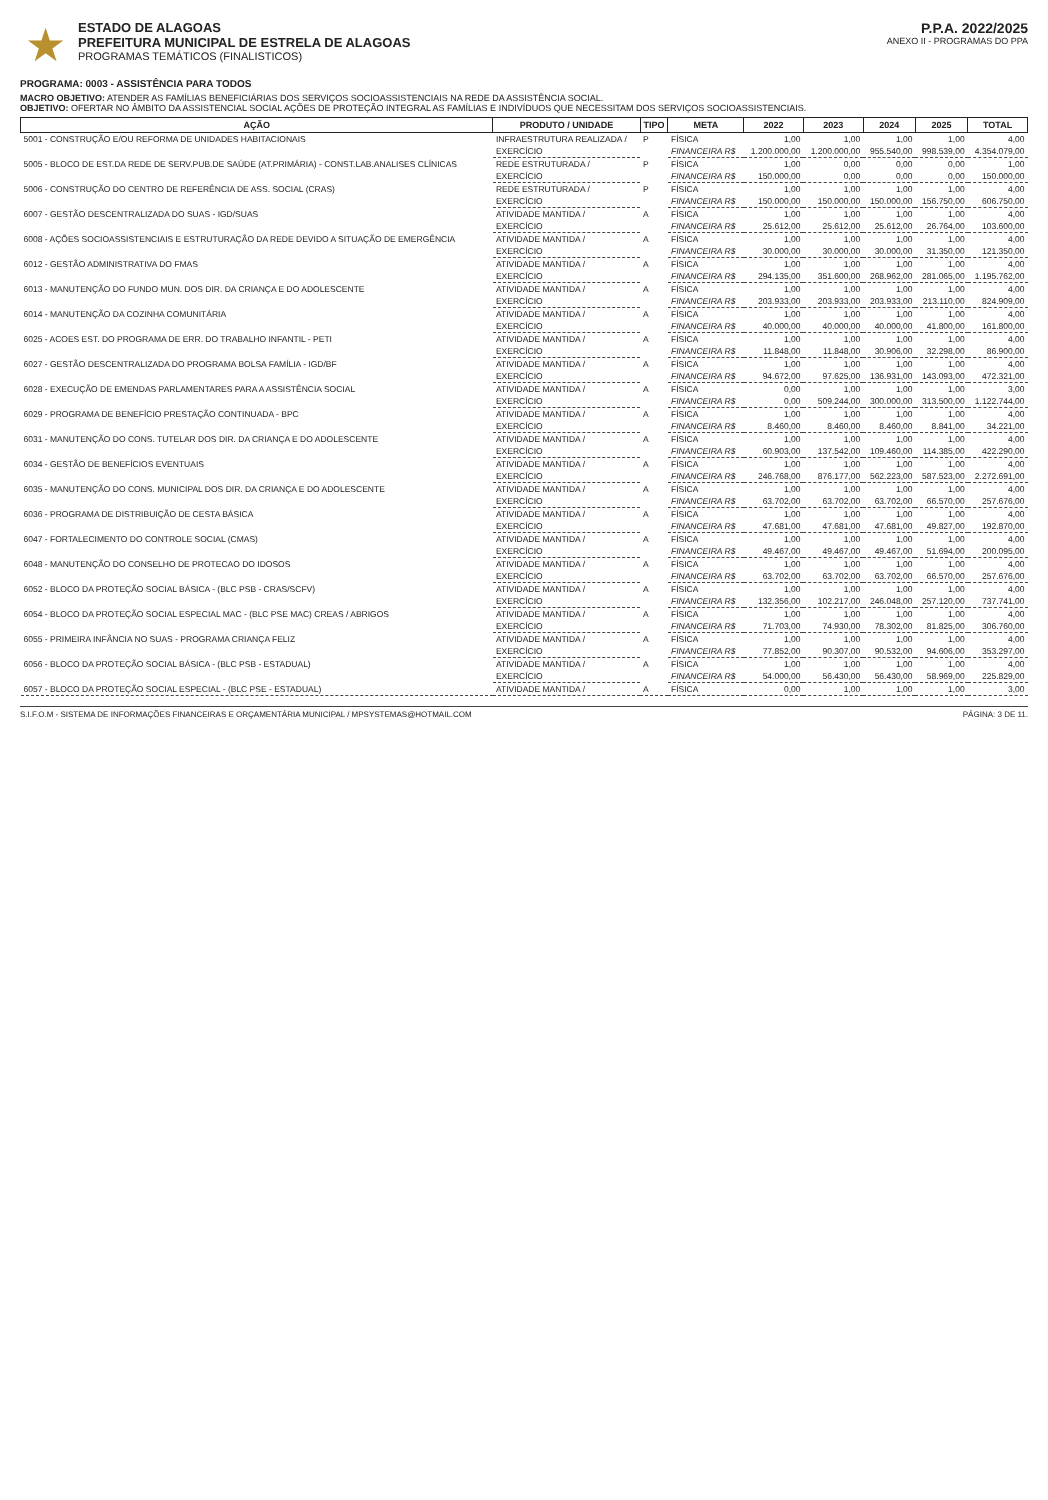★
ESTADO DE ALAGOAS
PREFEITURA MUNICIPAL DE ESTRELA DE ALAGOAS
PROGRAMAS TEMÁTICOS (FINALISTICOS)
P.P.A. 2022/2025
ANEXO II - PROGRAMAS DO PPA
PROGRAMA: 0003 - ASSISTÊNCIA PARA TODOS
MACRO OBJETIVO: ATENDER AS FAMÍLIAS BENEFICIÁRIAS DOS SERVIÇOS SOCIOASSISTENCIAIS NA REDE DA ASSISTÊNCIA SOCIAL.
OBJETIVO: OFERTAR NO ÂMBITO DA ASSISTENCIAL SOCIAL AÇÕES DE PROTEÇÃO INTEGRAL AS FAMÍLIAS E INDIVÍDUOS QUE NECESSITAM DOS SERVIÇOS SOCIOASSISTENCIAIS.
| AÇÃO | PRODUTO / UNIDADE | TIPO | META | 2022 | 2023 | 2024 | 2025 | TOTAL |
| --- | --- | --- | --- | --- | --- | --- | --- | --- |
| 5001 - CONSTRUÇÃO E/OU REFORMA DE UNIDADES HABITACIONAIS | INFRAESTRUTURA REALIZADA / | P | FÍSICA | 1,00 | 1,00 | 1,00 | 1,00 | 4,00 |
| | EXERCÍCIO | | FINANCEIRA R$ | 1.200.000,00 | 1.200.000,00 | 955.540,00 | 998.539,00 | 4.354.079,00 |
| 5005 - BLOCO DE EST.DA REDE DE SERV.PUB.DE SAÚDE (AT.PRIMÁRIA) - CONST.LAB.ANALISES CLÍNICAS | REDE ESTRUTURADA / | P | FÍSICA | 1,00 | 0,00 | 0,00 | 0,00 | 1,00 |
| | EXERCÍCIO | | FINANCEIRA R$ | 150.000,00 | 0,00 | 0,00 | 0,00 | 150.000,00 |
| 5006 - CONSTRUÇÃO DO CENTRO DE REFERÊNCIA DE ASS. SOCIAL (CRAS) | REDE ESTRUTURADA / | P | FÍSICA | 1,00 | 1,00 | 1,00 | 1,00 | 4,00 |
| | EXERCÍCIO | | FINANCEIRA R$ | 150.000,00 | 150.000,00 | 150.000,00 | 156.750,00 | 606.750,00 |
| 6007 - GESTÃO DESCENTRALIZADA DO SUAS - IGD/SUAS | ATIVIDADE MANTIDA / | A | FÍSICA | 1,00 | 1,00 | 1,00 | 1,00 | 4,00 |
| | EXERCÍCIO | | FINANCEIRA R$ | 25.612,00 | 25.612,00 | 25.612,00 | 26.764,00 | 103.600,00 |
| 6008 - AÇÕES SOCIOASSISTENCIAIS E ESTRUTURAÇÃO DA REDE DEVIDO A SITUAÇÃO DE EMERGÊNCIA | ATIVIDADE MANTIDA / | A | FÍSICA | 1,00 | 1,00 | 1,00 | 1,00 | 4,00 |
| | EXERCÍCIO | | FINANCEIRA R$ | 30.000,00 | 30.000,00 | 30.000,00 | 31.350,00 | 121.350,00 |
| 6012 - GESTÃO ADMINISTRATIVA DO FMAS | ATIVIDADE MANTIDA / | A | FÍSICA | 1,00 | 1,00 | 1,00 | 1,00 | 4,00 |
| | EXERCÍCIO | | FINANCEIRA R$ | 294.135,00 | 351.600,00 | 268.962,00 | 281.065,00 | 1.195.762,00 |
| 6013 - MANUTENÇÃO DO FUNDO MUN. DOS DIR. DA CRIANÇA E DO ADOLESCENTE | ATIVIDADE MANTIDA / | A | FÍSICA | 1,00 | 1,00 | 1,00 | 1,00 | 4,00 |
| | EXERCÍCIO | | FINANCEIRA R$ | 203.933,00 | 203.933,00 | 203.933,00 | 213.110,00 | 824.909,00 |
| 6014 - MANUTENÇÃO DA COZINHA COMUNITÁRIA | ATIVIDADE MANTIDA / | A | FÍSICA | 1,00 | 1,00 | 1,00 | 1,00 | 4,00 |
| | EXERCÍCIO | | FINANCEIRA R$ | 40.000,00 | 40.000,00 | 40.000,00 | 41.800,00 | 161.800,00 |
| 6025 - ACOES EST. DO PROGRAMA DE ERR. DO TRABALHO INFANTIL - PETI | ATIVIDADE MANTIDA / | A | FÍSICA | 1,00 | 1,00 | 1,00 | 1,00 | 4,00 |
| | EXERCÍCIO | | FINANCEIRA R$ | 11.848,00 | 11.848,00 | 30.906,00 | 32.298,00 | 86.900,00 |
| 6027 - GESTÃO DESCENTRALIZADA DO PROGRAMA BOLSA FAMÍLIA - IGD/BF | ATIVIDADE MANTIDA / | A | FÍSICA | 1,00 | 1,00 | 1,00 | 1,00 | 4,00 |
| | EXERCÍCIO | | FINANCEIRA R$ | 94.672,00 | 97.625,00 | 136.931,00 | 143.093,00 | 472.321,00 |
| 6028 - EXECUÇÃO DE EMENDAS PARLAMENTARES PARA A ASSISTÊNCIA SOCIAL | ATIVIDADE MANTIDA / | A | FÍSICA | 0,00 | 1,00 | 1,00 | 1,00 | 3,00 |
| | EXERCÍCIO | | FINANCEIRA R$ | 0,00 | 509.244,00 | 300.000,00 | 313.500,00 | 1.122.744,00 |
| 6029 - PROGRAMA DE BENEFÍCIO PRESTAÇÃO CONTINUADA - BPC | ATIVIDADE MANTIDA / | A | FÍSICA | 1,00 | 1,00 | 1,00 | 1,00 | 4,00 |
| | EXERCÍCIO | | FINANCEIRA R$ | 8.460,00 | 8.460,00 | 8.460,00 | 8.841,00 | 34.221,00 |
| 6031 - MANUTENÇÃO DO CONS. TUTELAR DOS DIR. DA CRIANÇA E DO ADOLESCENTE | ATIVIDADE MANTIDA / | A | FÍSICA | 1,00 | 1,00 | 1,00 | 1,00 | 4,00 |
| | EXERCÍCIO | | FINANCEIRA R$ | 60.903,00 | 137.542,00 | 109.460,00 | 114.385,00 | 422.290,00 |
| 6034 - GESTÃO DE BENEFÍCIOS EVENTUAIS | ATIVIDADE MANTIDA / | A | FÍSICA | 1,00 | 1,00 | 1,00 | 1,00 | 4,00 |
| | EXERCÍCIO | | FINANCEIRA R$ | 246.768,00 | 876.177,00 | 562.223,00 | 587.523,00 | 2.272.691,00 |
| 6035 - MANUTENÇÃO DO CONS. MUNICIPAL DOS DIR. DA CRIANÇA E DO ADOLESCENTE | ATIVIDADE MANTIDA / | A | FÍSICA | 1,00 | 1,00 | 1,00 | 1,00 | 4,00 |
| | EXERCÍCIO | | FINANCEIRA R$ | 63.702,00 | 63.702,00 | 63.702,00 | 66.570,00 | 257.676,00 |
| 6036 - PROGRAMA DE DISTRIBUIÇÃO DE CESTA BÁSICA | ATIVIDADE MANTIDA / | A | FÍSICA | 1,00 | 1,00 | 1,00 | 1,00 | 4,00 |
| | EXERCÍCIO | | FINANCEIRA R$ | 47.681,00 | 47.681,00 | 47.681,00 | 49.827,00 | 192.870,00 |
| 6047 - FORTALECIMENTO DO CONTROLE SOCIAL (CMAS) | ATIVIDADE MANTIDA / | A | FÍSICA | 1,00 | 1,00 | 1,00 | 1,00 | 4,00 |
| | EXERCÍCIO | | FINANCEIRA R$ | 49.467,00 | 49.467,00 | 49.467,00 | 51.694,00 | 200.095,00 |
| 6048 - MANUTENÇÃO DO CONSELHO DE PROTECAO DO IDOSOS | ATIVIDADE MANTIDA / | A | FÍSICA | 1,00 | 1,00 | 1,00 | 1,00 | 4,00 |
| | EXERCÍCIO | | FINANCEIRA R$ | 63.702,00 | 63.702,00 | 63.702,00 | 66.570,00 | 257.676,00 |
| 6052 - BLOCO DA PROTEÇÃO SOCIAL BÁSICA - (BLC PSB - CRAS/SCFV) | ATIVIDADE MANTIDA / | A | FÍSICA | 1,00 | 1,00 | 1,00 | 1,00 | 4,00 |
| | EXERCÍCIO | | FINANCEIRA R$ | 132.356,00 | 102.217,00 | 246.048,00 | 257.120,00 | 737.741,00 |
| 6054 - BLOCO DA PROTEÇÃO SOCIAL ESPECIAL MAC - (BLC PSE MAC) CREAS / ABRIGOS | ATIVIDADE MANTIDA / | A | FÍSICA | 1,00 | 1,00 | 1,00 | 1,00 | 4,00 |
| | EXERCÍCIO | | FINANCEIRA R$ | 71.703,00 | 74.930,00 | 78.302,00 | 81.825,00 | 306.760,00 |
| 6055 - PRIMEIRA INFÂNCIA NO SUAS - PROGRAMA CRIANÇA FELIZ | ATIVIDADE MANTIDA / | A | FÍSICA | 1,00 | 1,00 | 1,00 | 1,00 | 4,00 |
| | EXERCÍCIO | | FINANCEIRA R$ | 77.852,00 | 90.307,00 | 90.532,00 | 94.606,00 | 353.297,00 |
| 6056 - BLOCO DA PROTEÇÃO SOCIAL BÁSICA - (BLC PSB - ESTADUAL) | ATIVIDADE MANTIDA / | A | FÍSICA | 1,00 | 1,00 | 1,00 | 1,00 | 4,00 |
| | EXERCÍCIO | | FINANCEIRA R$ | 54.000,00 | 56.430,00 | 56.430,00 | 58.969,00 | 225.829,00 |
| 6057 - BLOCO DA PROTEÇÃO SOCIAL ESPECIAL - (BLC PSE - ESTADUAL) | ATIVIDADE MANTIDA / | A | FÍSICA | 0,00 | 1,00 | 1,00 | 1,00 | 3,00 |
S.I.F.O.M - SISTEMA DE INFORMAÇÕES FINANCEIRAS E ORÇAMENTÁRIA MUNICIPAL / MPSYSTEMAS@HOTMAIL.COM PÁGINA: 3 DE 11.